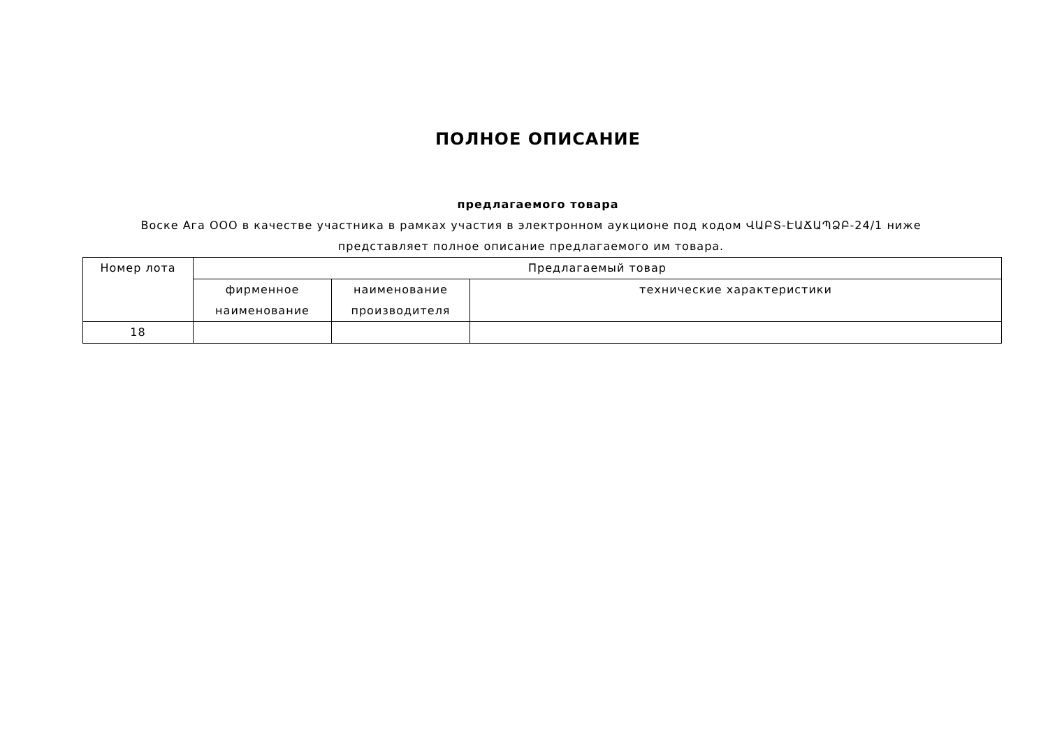ПОЛНОЕ ОПИСАНИЕ
предлагаемого товара
Воске Ага ООО в качестве участника в рамках участия в электронном аукционе под кодом ՎԱԲՏ-ԷԱՃԱՊՁԲ-24/1 ниже представляет полное описание предлагаемого им товара.
| Номер лота | Предлагаемый товар | | |
| --- | --- | --- | --- |
| | фирменное наименование | наименование производителя | технические характеристики |
| 18 | | | |